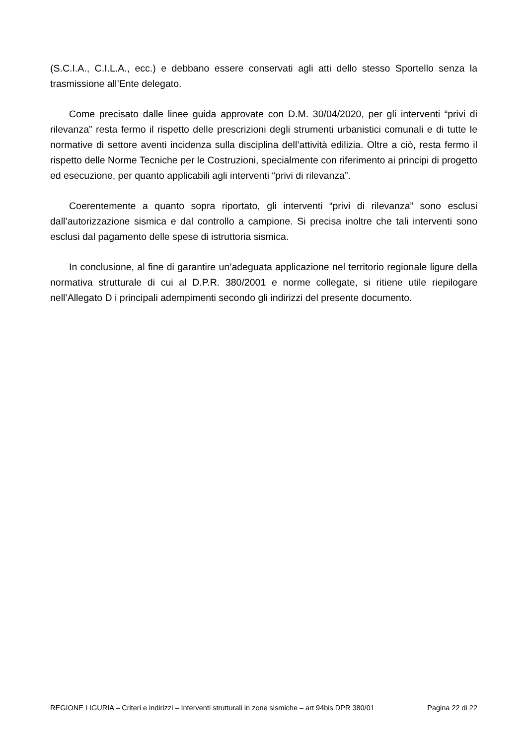(S.C.I.A., C.I.L.A., ecc.) e debbano essere conservati agli atti dello stesso Sportello senza la trasmissione all’Ente delegato.
Come precisato dalle linee guida approvate con D.M. 30/04/2020, per gli interventi “privi di rilevanza” resta fermo il rispetto delle prescrizioni degli strumenti urbanistici comunali e di tutte le normative di settore aventi incidenza sulla disciplina dell’attività edilizia. Oltre a ciò, resta fermo il rispetto delle Norme Tecniche per le Costruzioni, specialmente con riferimento ai principi di progetto ed esecuzione, per quanto applicabili agli interventi “privi di rilevanza”.
Coerentemente a quanto sopra riportato, gli interventi “privi di rilevanza” sono esclusi dall’autorizzazione sismica e dal controllo a campione. Si precisa inoltre che tali interventi sono esclusi dal pagamento delle spese di istruttoria sismica.
In conclusione, al fine di garantire un’adeguata applicazione nel territorio regionale ligure della normativa strutturale di cui al D.P.R. 380/2001 e norme collegate, si ritiene utile riepilogare nell’Allegato D i principali adempimenti secondo gli indirizzi del presente documento.
REGIONE LIGURIA – Criteri e indirizzi – Interventi strutturali in zone sismiche – art 94bis DPR 380/01 Pagina 22 di 22